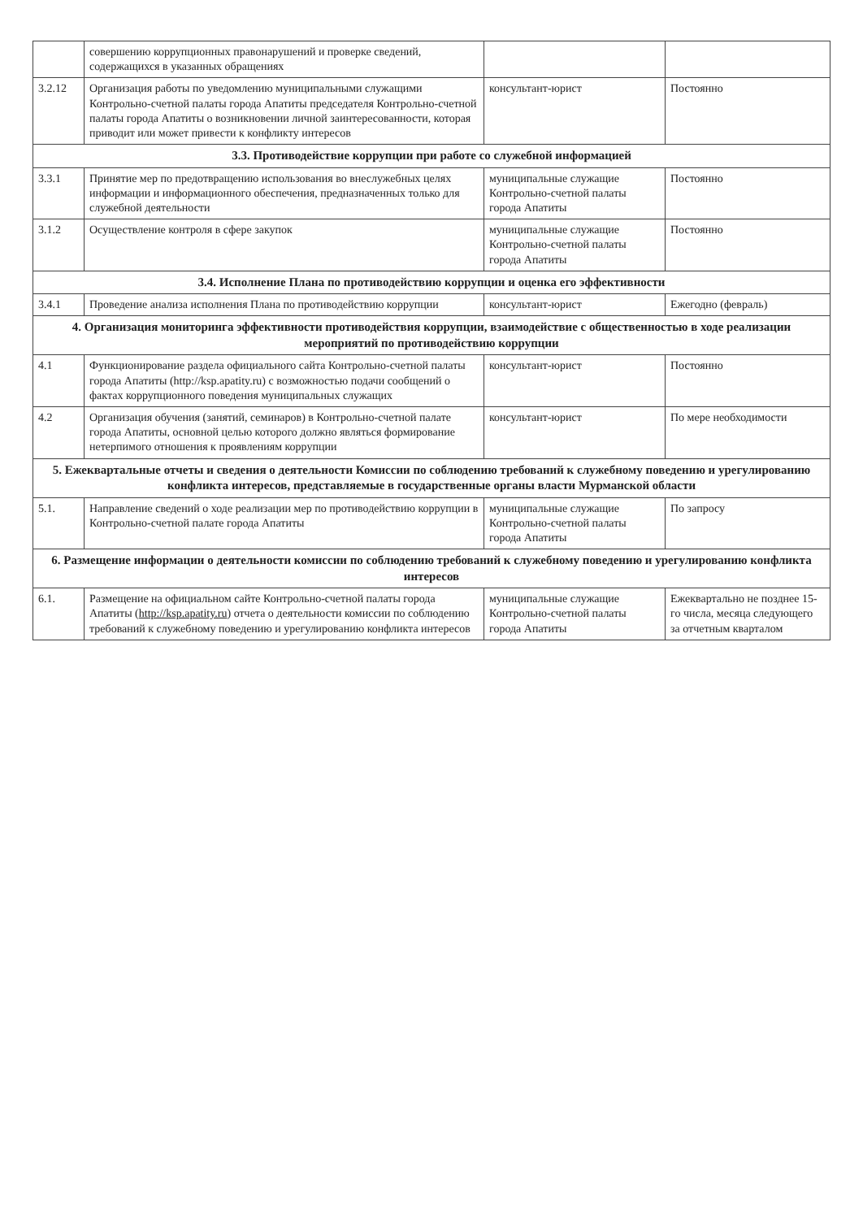| | совершению коррупционных правонарушений и проверке сведений, содержащихся в указанных обращениях | | |
| 3.2.12 | Организация работы по уведомлению муниципальными служащими Контрольно-счетной палаты города Апатиты председателя Контрольно-счетной палаты города Апатиты о возникновении личной заинтересованности, которая приводит или может привести к конфликту интересов | консультант-юрист | Постоянно |
| 3.3. Противодействие коррупции при работе со служебной информацией | | | |
| 3.3.1 | Принятие мер по предотвращению использования во внеслужебных целях информации и информационного обеспечения, предназначенных только для служебной деятельности | муниципальные служащие Контрольно-счетной палаты города Апатиты | Постоянно |
| 3.1.2 | Осуществление контроля в сфере закупок | муниципальные служащие Контрольно-счетной палаты города Апатиты | Постоянно |
| 3.4. Исполнение Плана по противодействию коррупции и оценка его эффективности | | | |
| 3.4.1 | Проведение анализа исполнения Плана по противодействию коррупции | консультант-юрист | Ежегодно (февраль) |
| 4. Организация мониторинга эффективности противодействия коррупции, взаимодействие с общественностью в ходе реализации мероприятий по противодействию коррупции | | | |
| 4.1 | Функционирование раздела официального сайта Контрольно-счетной палаты города Апатиты (http://ksp.apatity.ru) с возможностью подачи сообщений о фактах коррупционного поведения муниципальных служащих | консультант-юрист | Постоянно |
| 4.2 | Организация обучения (занятий, семинаров) в Контрольно-счетной палате города Апатиты, основной целью которого должно являться формирование нетерпимого отношения к проявлениям коррупции | консультант-юрист | По мере необходимости |
| 5. Ежеквартальные отчеты и сведения о деятельности Комиссии по соблюдению требований к служебному поведению и урегулированию конфликта интересов, представляемые в государственные органы власти Мурманской области | | | |
| 5.1. | Направление сведений о ходе реализации мер по противодействию коррупции в Контрольно-счетной палате города Апатиты | муниципальные служащие Контрольно-счетной палаты города Апатиты | По запросу |
| 6. Размещение информации о деятельности комиссии по соблюдению требований к служебному поведению и урегулированию конфликта интересов | | | |
| 6.1. | Размещение на официальном сайте Контрольно-счетной палаты города Апатиты ( http://ksp.apatity.ru ) отчета о деятельности комиссии по соблюдению требований к служебному поведению и урегулированию конфликта интересов | муниципальные служащие Контрольно-счетной палаты города Апатиты | Ежеквартально не позднее 15-го числа, месяца следующего за отчетным кварталом |